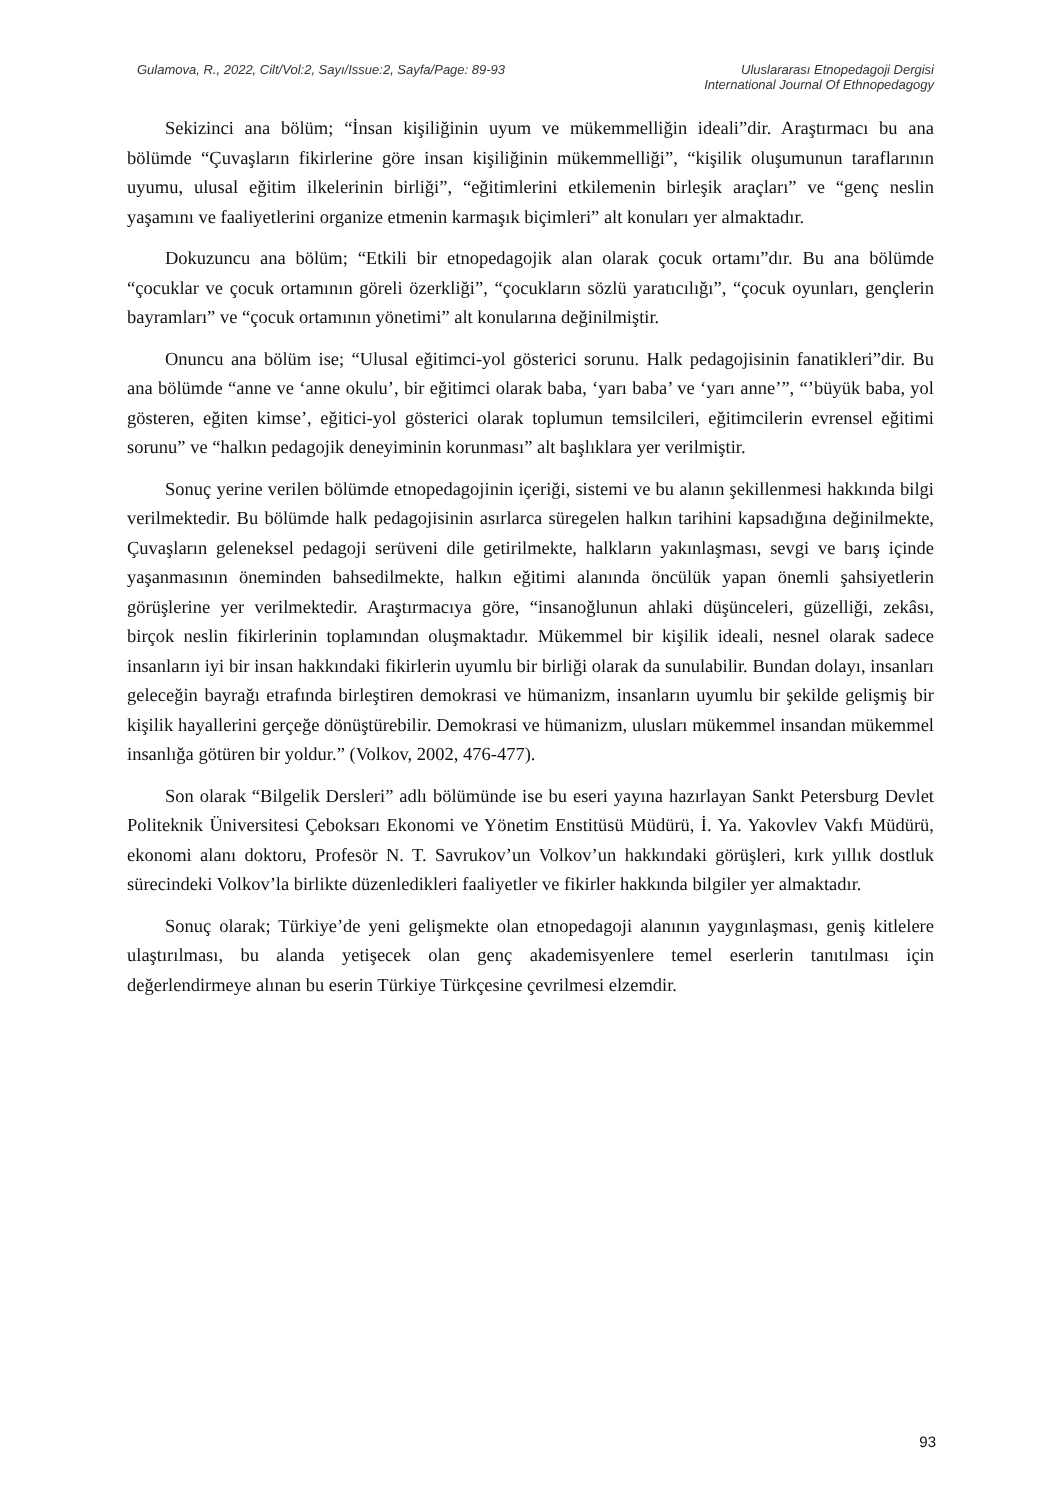Gulamova, R., 2022, Cilt/Vol:2, Sayı/Issue:2, Sayfa/Page: 89-93
Uluslararası Etnopedagoji Dergisi
International Journal Of Ethnopedagogy
Sekizinci ana bölüm; “İnsan kişiliğinin uyum ve mükemmelliğin ideali”dir. Araştırmacı bu ana bölümde “Çuvaşların fikirlerine göre insan kişiliğinin mükemmelliği”, “kişilik oluşumunun taraflarının uyumu, ulusal eğitim ilkelerinin birliği”, “eğitimlerini etkilemenin birleşik araçları” ve “genç neslin yaşamını ve faaliyetlerini organize etmenin karmaşık biçimleri” alt konuları yer almaktadır.
Dokuzuncu ana bölüm; “Etkili bir etnopedagojik alan olarak çocuk ortamı”dır. Bu ana bölümde “çocuklar ve çocuk ortamının göreli özerkliği”, “çocukların sözlü yaratıcılığı”, “çocuk oyunları, gençlerin bayramları” ve “çocuk ortamının yönetimi” alt konularına değinilmiştir.
Onuncu ana bölüm ise; “Ulusal eğitimci-yol gösterici sorunu. Halk pedagojisinin fanatikleri”dir. Bu ana bölümde “anne ve ‘anne okulu’, bir eğitimci olarak baba, ‘yarı baba’ ve ‘yarı anne’”, “’büyük baba, yol gösteren, eğiten kimse’, eğitici-yol gösterici olarak toplumun temsilcileri, eğitimcilerin evrensel eğitimi sorunu” ve “halkın pedagojik deneyiminin korunması” alt başlıklara yer verilmiştir.
Sonuç yerine verilen bölümde etnopedagojinin içeriği, sistemi ve bu alanın şekillenmesi hakkında bilgi verilmektedir. Bu bölümde halk pedagojisinin asırlarca süregelen halkın tarihini kapsadığına değinilmekte, Çuvaşların geleneksel pedagoji serüveni dile getirilmekte, halkların yakınlaşması, sevgi ve barış içinde yaşanmasının öneminden bahsedilmekte, halkın eğitimi alanında öncülük yapan önemli şahsiyetlerin görüşlerine yer verilmektedir. Araştırmacıya göre, “insanoğlunun ahlaki düşünceleri, güzelliği, zekâsı, birçok neslin fikirlerinin toplamından oluşmaktadır. Mükemmel bir kişilik ideali, nesnel olarak sadece insanların iyi bir insan hakkındaki fikirlerin uyumlu bir birliği olarak da sunulabilir. Bundan dolayı, insanları geleceğin bayrağı etrafında birleştiren demokrasi ve hümanizm, insanların uyumlu bir şekilde gelişmiş bir kişilik hayallerini gerçeğe dönüştürebilir. Demokrasi ve hümanizm, ulusları mükemmel insandan mükemmel insanlığa götüren bir yoldur.” (Volkov, 2002, 476-477).
Son olarak “Bilgelik Dersleri” adlı bölümünde ise bu eseri yayına hazırlayan Sankt Petersburg Devlet Politeknik Üniversitesi Çeboksarı Ekonomi ve Yönetim Enstitüsü Müdürü, İ. Ya. Yakovlev Vakfı Müdürü, ekonomi alanı doktoru, Profesör N. T. Savrukov’un Volkov’un hakkındaki görüşleri, kırk yıllık dostluk sürecindeki Volkov’la birlikte düzenledikleri faaliyetler ve fikirler hakkında bilgiler yer almaktadır.
Sonuç olarak; Türkiye’de yeni gelişmekte olan etnopedagoji alanının yaygınlaşması, geniş kitlelere ulaştırılması, bu alanda yetişecek olan genç akademisyenlere temel eserlerin tanıtılması için değerlendirmeye alınan bu eserin Türkiye Türkçesine çevrilmesi elzemdir.
93